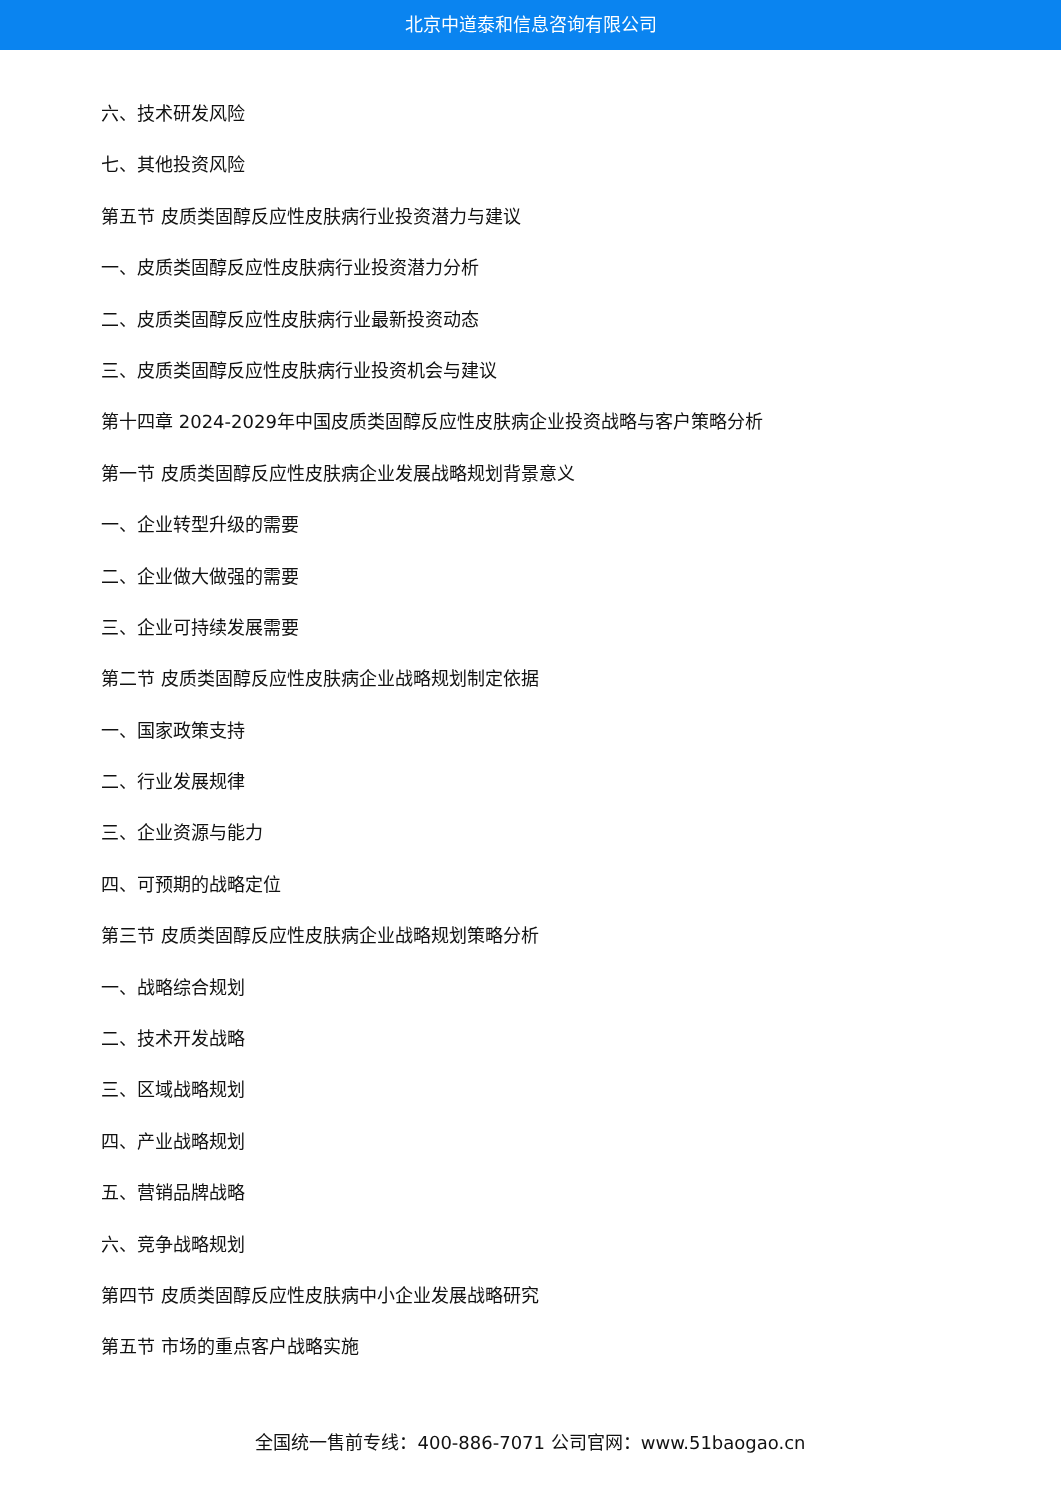北京中道泰和信息咨询有限公司
六、技术研发风险
七、其他投资风险
第五节 皮质类固醇反应性皮肤病行业投资潜力与建议
一、皮质类固醇反应性皮肤病行业投资潜力分析
二、皮质类固醇反应性皮肤病行业最新投资动态
三、皮质类固醇反应性皮肤病行业投资机会与建议
第十四章 2024-2029年中国皮质类固醇反应性皮肤病企业投资战略与客户策略分析
第一节 皮质类固醇反应性皮肤病企业发展战略规划背景意义
一、企业转型升级的需要
二、企业做大做强的需要
三、企业可持续发展需要
第二节 皮质类固醇反应性皮肤病企业战略规划制定依据
一、国家政策支持
二、行业发展规律
三、企业资源与能力
四、可预期的战略定位
第三节 皮质类固醇反应性皮肤病企业战略规划策略分析
一、战略综合规划
二、技术开发战略
三、区域战略规划
四、产业战略规划
五、营销品牌战略
六、竞争战略规划
第四节 皮质类固醇反应性皮肤病中小企业发展战略研究
第五节 市场的重点客户战略实施
全国统一售前专线：400-886-7071 公司官网：www.51baogao.cn